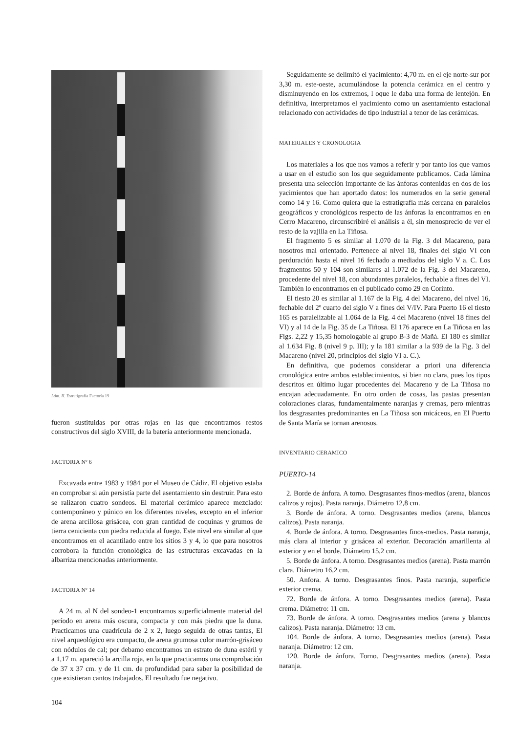Lám. II. Estratigrafía Factoría 19
fueron sustituidas por otras rojas en las que encontramos restos constructivos del siglo XVIII, de la batería anteriormente mencionada.
FACTORIA Nº 6
Excavada entre 1983 y 1984 por el Museo de Cádiz. El objetivo estaba en comprobar si aún persistía parte del asentamiento sin destruir. Para esto se ralizaron cuatro sondeos. El material cerámico aparece mezclado: contemporáneo y púnico en los diferentes niveles, excepto en el inferior de arena arcillosa grisácea, con gran cantidad de coquinas y grumos de tierra cenicienta con piedra reducida al fuego. Este nivel era similar al que encontramos en el acantilado entre los sitios 3 y 4, lo que para nosotros corrobora la función cronológica de las estructuras excavadas en la albarriza mencionadas anteriormente.
FACTORIA Nº 14
A 24 m. al N del sondeo-1 encontramos superficialmente material del período en arena más oscura, compacta y con más piedra que la duna. Practicamos una cuadrícula de 2 x 2, luego seguida de otras tantas, El nivel arqueológico era compacto, de arena grumosa color marrón-grisáceo con nódulos de cal; por debamo encontramos un estrato de duna estéril y a 1,17 m. apareció la arcilla roja, en la que practicamos una comprobación de 37 x 37 cm. y de 11 cm. de profundidad para saber la posibilidad de que existieran cantos trabajados. El resultado fue negativo.
104
Seguidamente se delimitó el yacimiento: 4,70 m. en el eje norte-sur por 3,30 m. este-oeste, acumulándose la potencia cerámica en el centro y disminuyendo en los extremos, l oque le daba una forma de lentejón. En definitiva, interpretamos el yacimiento como un asentamiento estacional relacionado con actividades de tipo industrial a tenor de las cerámicas.
MATERIALES Y CRONOLOGIA
Los materiales a los que nos vamos a referir y por tanto los que vamos a usar en el estudio son los que seguidamente publicamos. Cada lámina presenta una selección importante de las ánforas contenidas en dos de los yacimientos que han aportado datos: los numerados en la serie general como 14 y 16. Como quiera que la estratigrafía más cercana en paralelos geográficos y cronológicos respecto de las ánforas la encontramos en en Cerro Macareno, circunscribiré el análisis a él, sin menosprecio de ver el resto de la vajilla en La Tiñosa.
El fragmento 5 es similar al 1.070 de la Fig. 3 del Macareno, para nosotros mal orientado. Pertenece al nivel 18, finales del siglo VI con perduración hasta el nivel 16 fechado a mediados del siglo V a. C. Los fragmentos 50 y 104 son similares al 1.072 de la Fig. 3 del Macareno, procedente del nivel 18, con abundantes paralelos, fechable a fines del VI. También lo encontramos en el publicado como 29 en Corinto.
El tiesto 20 es similar al 1.167 de la Fig. 4 del Macareno, del nivel 16, fechable del 2º cuarto del siglo V a fines del V/IV. Para Puerto 16 el tiesto 165 es paralelizable al 1.064 de la Fig. 4 del Macareno (nivel 18 fines del VI) y al 14 de la Fig. 35 de La Tiñosa. El 176 aparece en La Tiñosa en las Figs. 2,22 y 15,35 homologable al grupo B-3 de Mañá. El 180 es similar al 1.634 Fig. 8 (nivel 9 p. III); y la 181 similar a la 939 de la Fig. 3 del Macareno (nivel 20, principios del siglo VI a. C.).
En definitiva, que podemos considerar a priori una diferencia cronológica entre ambos establecimientos, si bien no clara, pues los tipos descritos en último lugar procedentes del Macareno y de La Tiñosa no encajan adecuadamente. En otro orden de cosas, las pastas presentan coloraciones claras, fundamentalmente naranjas y cremas, pero mientras los desgrasantes predominantes en La Tiñosa son micáceos, en El Puerto de Santa María se tornan arenosos.
INVENTARIO CERAMICO
PUERTO-14
2. Borde de ánfora. A torno. Desgrasantes finos-medios (arena, blancos calizos y rojos). Pasta naranja. Diámetro 12,8 cm.
3. Borde de ánfora. A torno. Desgrasantes medios (arena, blancos calizos). Pasta naranja.
4. Borde de ánfora. A torno. Desgrasantes finos-medios. Pasta naranja, más clara al interior y grisácea al exterior. Decoración amarillenta al exterior y en el borde. Diámetro 15,2 cm.
5. Borde de ánfora. A torno. Desgrasantes medios (arena). Pasta marrón clara. Diámetro 16,2 cm.
50. Anfora. A torno. Desgrasantes finos. Pasta naranja, superficie exterior crema.
72. Borde de ánfora. A torno. Desgrasantes medios (arena). Pasta crema. Diámetro: 11 cm.
73. Borde de ánfora. A torno. Desgrasantes medios (arena y blancos calizos). Pasta naranja. Diámetro: 13 cm.
104. Borde de ánfora. A torno. Desgrasantes medios (arena). Pasta naranja. Diámetro: 12 cm.
120. Borde de ánfora. Torno. Desgrasantes medios (arena). Pasta naranja.